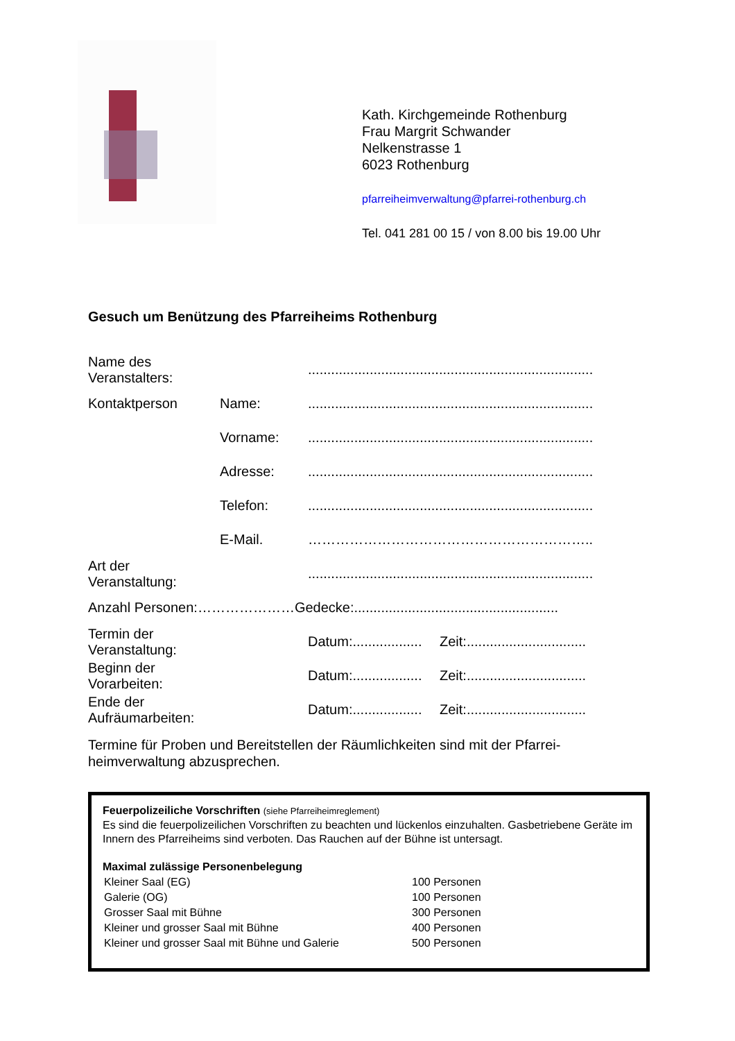Kath. Kirchgemeinde Rothenburg
Frau Margrit Schwander
Nelkenstrasse 1
6023 Rothenburg
pfarreiheimverwaltung@pfarrei-rothenburg.ch
Tel. 041 281 00 15 / von 8.00 bis 19.00 Uhr
Gesuch um Benützung des Pfarreiheims Rothenburg
| Name des Veranstalters: | | .......................................................................... | |
| Kontaktperson | Name: | .......................................................................... | |
| | Vorname: | .......................................................................... | |
| | Adresse: | .......................................................................... | |
| | Telefon: | .......................................................................... | |
| | E-Mail. | …………………………………………………….. | |
| Art der Veranstaltung: | | .......................................................................... | |
| Anzahl Personen:…………………Gedecke:..................................................... | | | |
| Termin der Veranstaltung: | | Datum:.................. | Zeit:............................... |
| Beginn der Vorarbeiten: | | Datum:.................. | Zeit:............................... |
| Ende der Aufräumarbeiten: | | Datum:.................. | Zeit:............................... |
Termine für Proben und Bereitstellen der Räumlichkeiten sind mit der Pfarrei-
heimverwaltung abzusprechen.
Feuerpolizeiliche Vorschriften (siehe Pfarreiheimreglement)
Es sind die feuerpolizeilichen Vorschriften zu beachten und lückenlos einzuhalten. Gasbetriebene Geräte im Innern des Pfarreiheims sind verboten. Das Rauchen auf der Bühne ist untersagt.
Maximal zulässige Personenbelegung
| Kleiner Saal (EG) | 100 Personen |
| Galerie (OG) | 100 Personen |
| Grosser Saal mit Bühne | 300 Personen |
| Kleiner und grosser Saal mit Bühne | 400 Personen |
| Kleiner und grosser Saal mit Bühne und Galerie | 500 Personen |